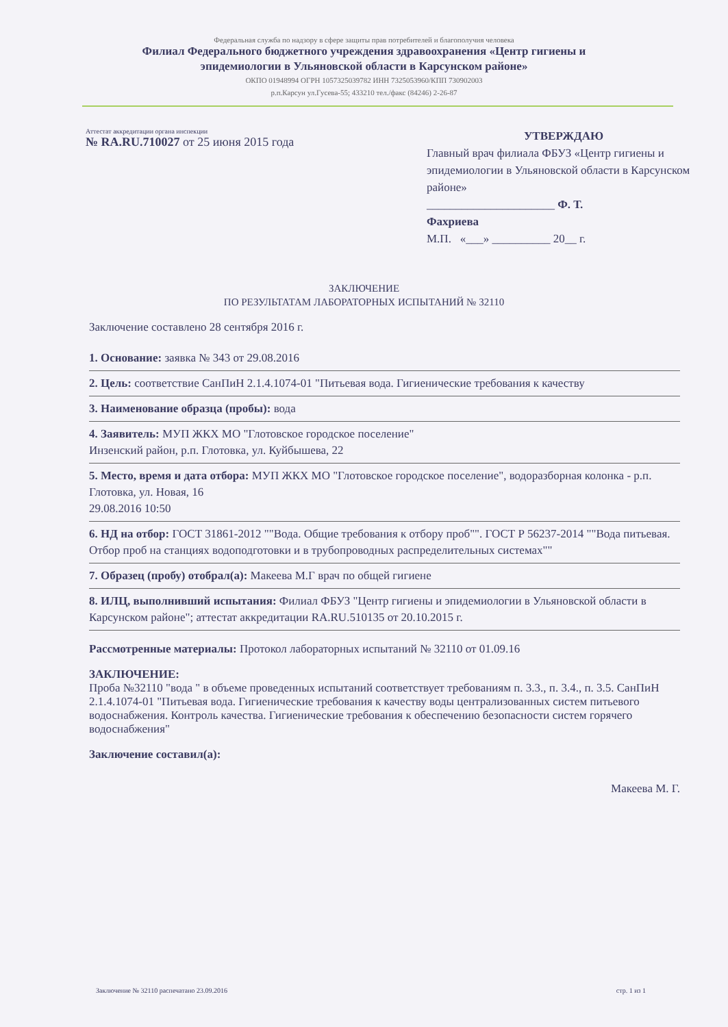Федеральная служба по надзору в сфере защиты прав потребителей и благополучия человека
Филиал Федерального бюджетного учреждения здравоохранения «Центр гигиены и
эпидемиологии в Ульяновской области в Карсунском районе»
ОКПО 01948994 ОГРН 1057325039782 ИНН 7325053960/КПП 730902003
р.п.Карсун ул.Гусева-55; 433210 тел./факс (84246) 2-26-87
Аттестат аккредитации органа инспекции
№ RA.RU.710027 от 25 июня 2015 года
УТВЕРЖДАЮ
Главный врач филиала ФБУЗ «Центр гигиены и эпидемиологии в Ульяновской области в Карсунском районе»
______________________ Ф. Т.
Фахриева
М.П. «___» __________ 20__ г.
ЗАКЛЮЧЕНИЕ
ПО РЕЗУЛЬТАТАМ ЛАБОРАТОРНЫХ ИСПЫТАНИЙ № 32110
Заключение составлено 28 сентября 2016 г.
1. Основание: заявка № 343 от 29.08.2016
2. Цель: соответствие СанПиН 2.1.4.1074-01 "Питьевая вода. Гигиенические требования к качеству
3. Наименование образца (пробы): вода
4. Заявитель: МУП ЖКХ МО "Глотовское городское поселение"
Инзенский район, р.п. Глотовка, ул. Куйбышева, 22
5. Место, время и дата отбора: МУП ЖКХ МО "Глотовское городское поселение", водоразборная колонка - р.п. Глотовка, ул. Новая, 16
29.08.2016 10:50
6. НД на отбор: ГОСТ 31861-2012 ""Вода. Общие требования к отбору проб"". ГОСТ Р 56237-2014 ""Вода питьевая. Отбор проб на станциях водоподготовки и в трубопроводных распределительных системах""
7. Образец (пробу) отобрал(а): Макеева М.Г врач по общей гигиене
8. ИЛЦ, выполнивший испытания: Филиал ФБУЗ "Центр гигиены и эпидемиологии в Ульяновской области в Карсунском районе"; аттестат аккредитации RA.RU.510135 от 20.10.2015 г.
Рассмотренные материалы: Протокол лабораторных испытаний № 32110 от 01.09.16
ЗАКЛЮЧЕНИЕ:
Проба №32110 "вода " в объеме проведенных испытаний соответствует требованиям п. 3.3., п. 3.4., п. 3.5. СанПиН 2.1.4.1074-01 "Питьевая вода. Гигиенические требования к качеству воды централизованных систем питьевого водоснабжения. Контроль качества. Гигиенические требования к обеспечению безопасности систем горячего водоснабжения"
Заключение составил(а):
Макеева М. Г.
Заключение № 32110 распечатано 23.09.2016 стр. 1 из 1